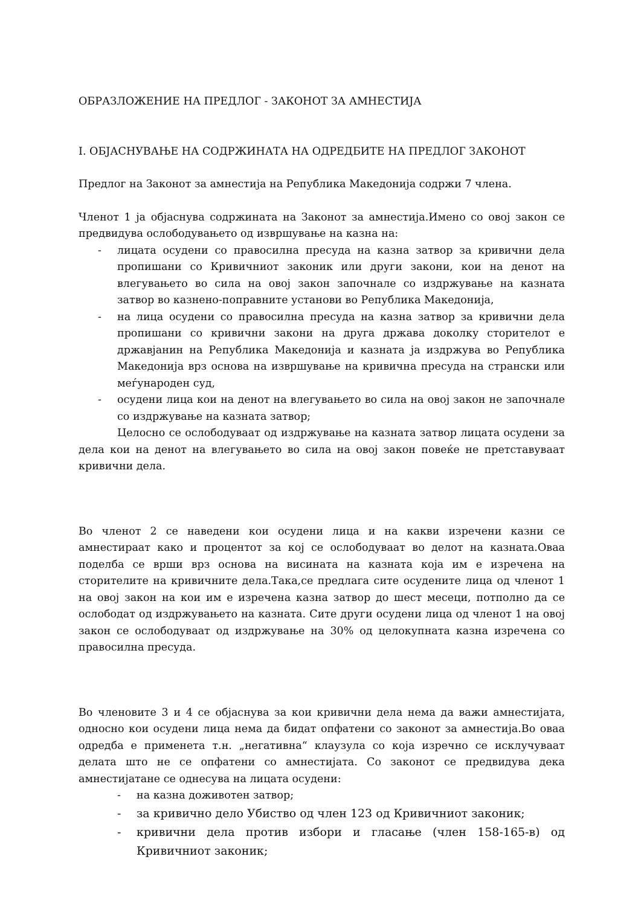ОБРАЗЛОЖЕНИЕ НА ПРЕДЛОГ - ЗАКОНОТ ЗА АМНЕСТИЈА
I. ОБЈАСНУВАЊЕ НА СОДРЖИНАТА НА ОДРЕДБИТЕ НА ПРЕДЛОГ ЗАКОНОТ
Предлог на Законот за амнестија на Република Македонија содржи 7 члена.
Членот 1 ја објаснува содржината на Законот за амнестија.Имено со овој закон се предвидува ослободувањето од извршување на казна на:
- лицата осудени со правосилна пресуда на казна затвор за кривични дела пропишани со Кривичниот законик или други закони, кои на денот на влегувањето во сила на овој закон започнале со издржување на казната затвор во казнено-поправните установи во Република Македонија,
- на лица осудени со правосилна пресуда на казна затвор за кривични дела пропишани со кривични закони на друга држава доколку сторителот е државјанин на Република Македонија и казната ја издржува во Република Македонија врз основа на извршување на кривична пресуда на странски или меѓународен суд,
- осудени лица кои на денот на влегувањето во сила на овој закон не започнале со издржување на казната затвор;
Целосно се ослободуваат од издржување на казната затвор лицата осудени за дела кои на денот на влегувањето во сила на овој закон повеќе не претставуваат кривични дела.
Во членот 2 се наведени кои осудени лица и на какви изречени казни се амнестираат како и процентот за кој се ослободуваат во делот на казната.Оваа поделба се врши врз основа на висината на казната која им е изречена на сторителите на кривичните дела.Така,се предлага сите осудените лица од членот 1 на овој закон на кои им е изречена казна затвор до шест месеци, потполно да се ослободат од издржувањето на казната. Сите други осудени лица од членот 1 на овој закон се ослободуваат од издржување на 30% од целокупната казна изречена со правосилна пресуда.
Во членовите 3 и 4 се објаснува за кои кривични дела нема да важи амнестијата, односно кои осудени лица нема да бидат опфатени со законот за амнестија.Во оваа одредба е применета т.н. „негативна“ клаузула со која изречно се исклучуваат делата што не се опфатени со амнестијата. Со законот се предвидува дека амнестијатане се однесува на лицата осудени:
- на казна доживотен затвор;
- за кривично дело Убиство од член 123 од Кривичниот законик;
- кривични дела против избори и гласање (член 158-165-в) од Кривичниот законик;